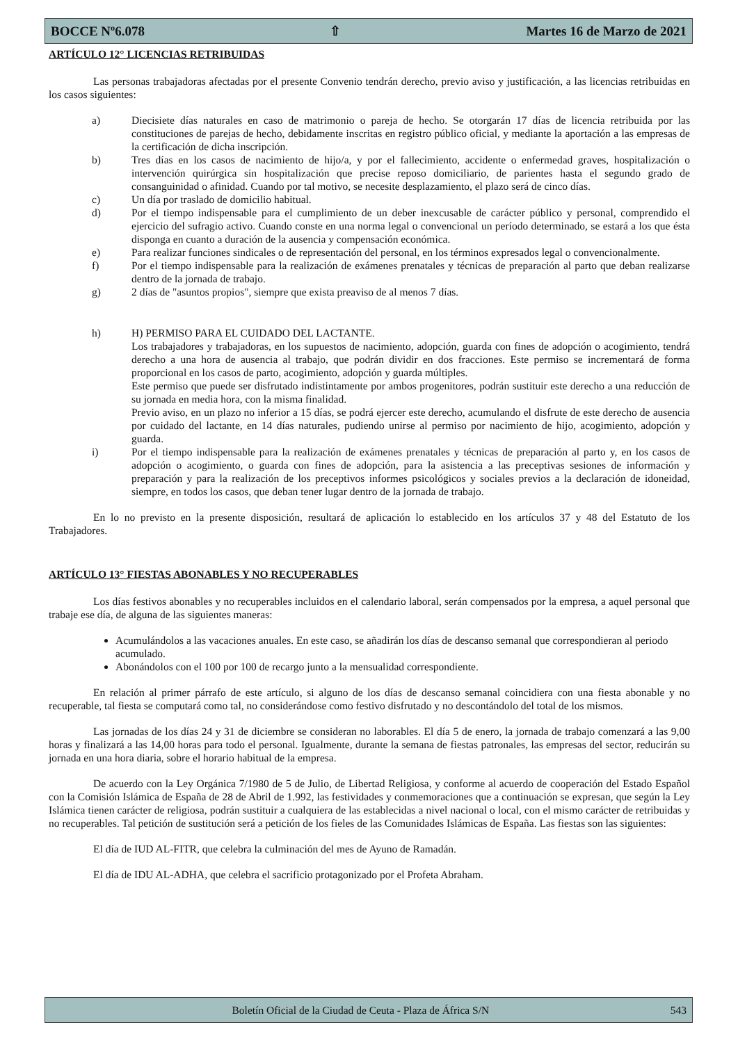BOCCE Nº6.078 ⇧ Martes 16 de Marzo de 2021
ARTÍCULO 12° LICENCIAS RETRIBUIDAS
Las personas trabajadoras afectadas por el presente Convenio tendrán derecho, previo aviso y justificación, a las licencias retribuidas en los casos siguientes:
a) Diecisiete días naturales en caso de matrimonio o pareja de hecho. Se otorgarán 17 días de licencia retribuida por las constituciones de parejas de hecho, debidamente inscritas en registro público oficial, y mediante la aportación a las empresas de la certificación de dicha inscripción.
b) Tres días en los casos de nacimiento de hijo/a, y por el fallecimiento, accidente o enfermedad graves, hospitalización o intervención quirúrgica sin hospitalización que precise reposo domiciliario, de parientes hasta el segundo grado de consanguinidad o afinidad. Cuando por tal motivo, se necesite desplazamiento, el plazo será de cinco días.
c) Un día por traslado de domicilio habitual.
d) Por el tiempo indispensable para el cumplimiento de un deber inexcusable de carácter público y personal, comprendido el ejercicio del sufragio activo. Cuando conste en una norma legal o convencional un período determinado, se estará a los que ésta disponga en cuanto a duración de la ausencia y compensación económica.
e) Para realizar funciones sindicales o de representación del personal, en los términos expresados legal o convencionalmente.
f) Por el tiempo indispensable para la realización de exámenes prenatales y técnicas de preparación al parto que deban realizarse dentro de la jornada de trabajo.
g) 2 días de "asuntos propios", siempre que exista preaviso de al menos 7 días.
h) H) PERMISO PARA EL CUIDADO DEL LACTANTE.
Los trabajadores y trabajadoras, en los supuestos de nacimiento, adopción, guarda con fines de adopción o acogimiento, tendrá derecho a una hora de ausencia al trabajo, que podrán dividir en dos fracciones. Este permiso se incrementará de forma proporcional en los casos de parto, acogimiento, adopción y guarda múltiples.
Este permiso que puede ser disfrutado indistintamente por ambos progenitores, podrán sustituir este derecho a una reducción de su jornada en media hora, con la misma finalidad.
Previo aviso, en un plazo no inferior a 15 días, se podrá ejercer este derecho, acumulando el disfrute de este derecho de ausencia por cuidado del lactante, en 14 días naturales, pudiendo unirse al permiso por nacimiento de hijo, acogimiento, adopción y guarda.
i) Por el tiempo indispensable para la realización de exámenes prenatales y técnicas de preparación al parto y, en los casos de adopción o acogimiento, o guarda con fines de adopción, para la asistencia a las preceptivas sesiones de información y preparación y para la realización de los preceptivos informes psicológicos y sociales previos a la declaración de idoneidad, siempre, en todos los casos, que deban tener lugar dentro de la jornada de trabajo.
En lo no previsto en la presente disposición, resultará de aplicación lo establecido en los artículos 37 y 48 del Estatuto de los Trabajadores.
ARTÍCULO 13° FIESTAS ABONABLES Y NO RECUPERABLES
Los días festivos abonables y no recuperables incluidos en el calendario laboral, serán compensados por la empresa, a aquel personal que trabaje ese día, de alguna de las siguientes maneras:
Acumulándolos a las vacaciones anuales. En este caso, se añadirán los días de descanso semanal que correspondieran al periodo acumulado.
Abonándolos con el 100 por 100 de recargo junto a la mensualidad correspondiente.
En relación al primer párrafo de este artículo, si alguno de los días de descanso semanal coincidiera con una fiesta abonable y no recuperable, tal fiesta se computará como tal, no considerándose como festivo disfrutado y no descontándolo del total de los mismos.
Las jornadas de los días 24 y 31 de diciembre se consideran no laborables. El día 5 de enero, la jornada de trabajo comenzará a las 9,00 horas y finalizará a las 14,00 horas para todo el personal. Igualmente, durante la semana de fiestas patronales, las empresas del sector, reducirán su jornada en una hora diaria, sobre el horario habitual de la empresa.
De acuerdo con la Ley Orgánica 7/1980 de 5 de Julio, de Libertad Religiosa, y conforme al acuerdo de cooperación del Estado Español con la Comisión Islámica de España de 28 de Abril de 1.992, las festividades y conmemoraciones que a continuación se expresan, que según la Ley Islámica tienen carácter de religiosa, podrán sustituir a cualquiera de las establecidas a nivel nacional o local, con el mismo carácter de retribuidas y no recuperables. Tal petición de sustitución será a petición de los fieles de las Comunidades Islámicas de España. Las fiestas son las siguientes:
El día de IUD AL-FITR, que celebra la culminación del mes de Ayuno de Ramadán.
El día de IDU AL-ADHA, que celebra el sacrificio protagonizado por el Profeta Abraham.
Boletín Oficial de la Ciudad de Ceuta - Plaza de África S/N 543